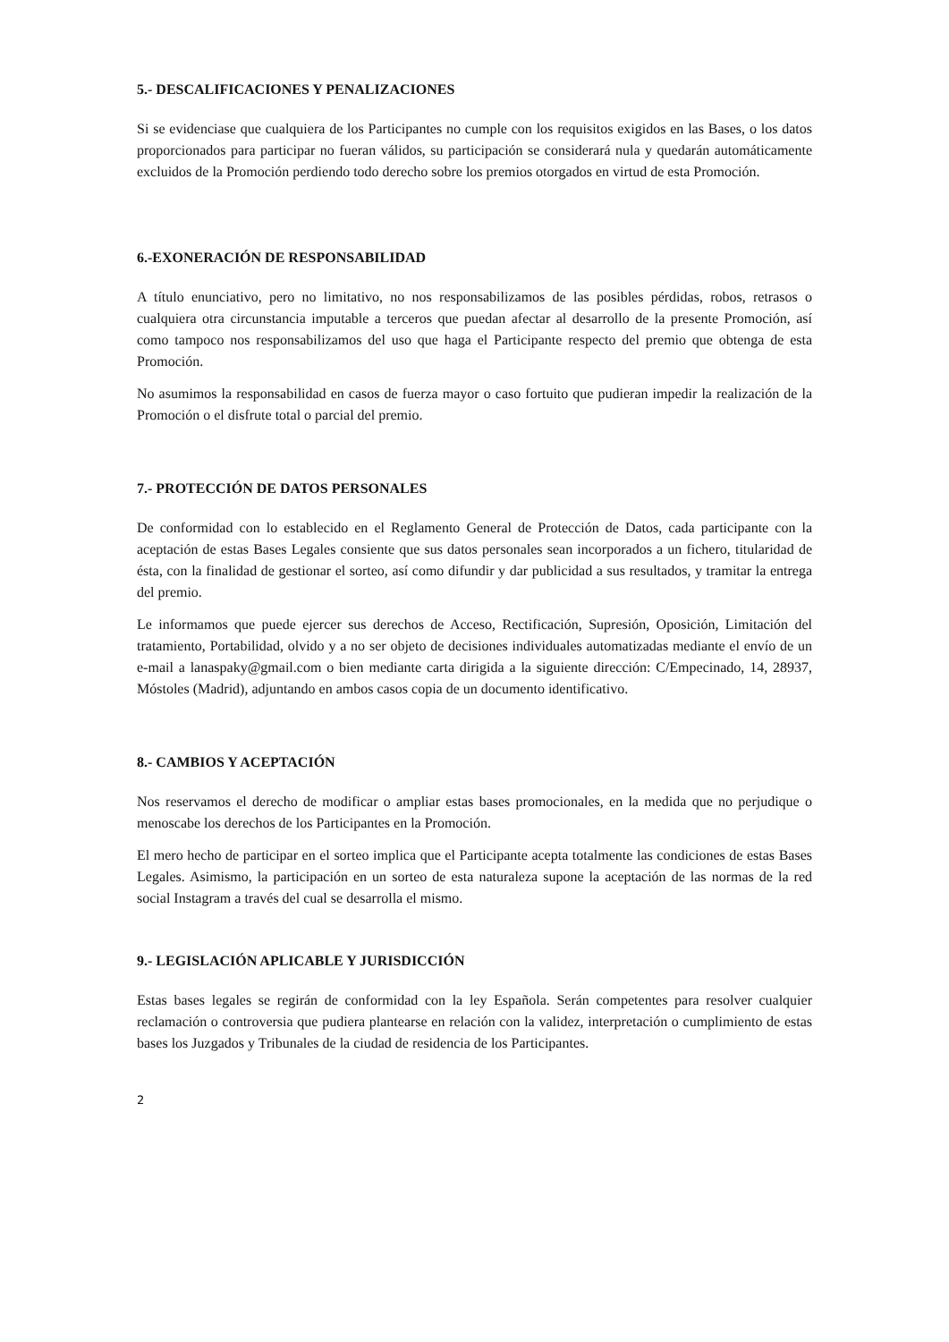5.- DESCALIFICACIONES Y PENALIZACIONES
Si se evidenciase que cualquiera de los Participantes no cumple con los requisitos exigidos en las Bases, o los datos proporcionados para participar no fueran válidos, su participación se considerará nula y quedarán automáticamente excluidos de la Promoción perdiendo todo derecho sobre los premios otorgados en virtud de esta Promoción.
6.-EXONERACIÓN DE RESPONSABILIDAD
A título enunciativo, pero no limitativo, no nos responsabilizamos de las posibles pérdidas, robos, retrasos o cualquiera otra circunstancia imputable a terceros que puedan afectar al desarrollo de la presente Promoción, así como tampoco nos responsabilizamos del uso que haga el Participante respecto del premio que obtenga de esta Promoción.
No asumimos la responsabilidad en casos de fuerza mayor o caso fortuito que pudieran impedir la realización de la Promoción o el disfrute total o parcial del premio.
7.- PROTECCIÓN DE DATOS PERSONALES
De conformidad con lo establecido en el Reglamento General de Protección de Datos, cada participante con la aceptación de estas Bases Legales consiente que sus datos personales sean incorporados a un fichero, titularidad de ésta, con la finalidad de gestionar el sorteo, así como difundir y dar publicidad a sus resultados, y tramitar la entrega del premio.
Le informamos que puede ejercer sus derechos de Acceso, Rectificación, Supresión, Oposición, Limitación del tratamiento, Portabilidad, olvido y a no ser objeto de decisiones individuales automatizadas mediante el envío de un e-mail a lanaspaky@gmail.com o bien mediante carta dirigida a la siguiente dirección: C/Empecinado, 14, 28937, Móstoles (Madrid), adjuntando en ambos casos copia de un documento identificativo.
8.- CAMBIOS Y ACEPTACIÓN
Nos reservamos el derecho de modificar o ampliar estas bases promocionales, en la medida que no perjudique o menoscabe los derechos de los Participantes en la Promoción.
El mero hecho de participar en el sorteo implica que el Participante acepta totalmente las condiciones de estas Bases Legales. Asimismo, la participación en un sorteo de esta naturaleza supone la aceptación de las normas de la red social Instagram a través del cual se desarrolla el mismo.
9.- LEGISLACIÓN APLICABLE Y JURISDICCIÓN
Estas bases legales se regirán de conformidad con la ley Española. Serán competentes para resolver cualquier reclamación o controversia que pudiera plantearse en relación con la validez, interpretación o cumplimiento de estas bases los Juzgados y Tribunales de la ciudad de residencia de los Participantes.
2